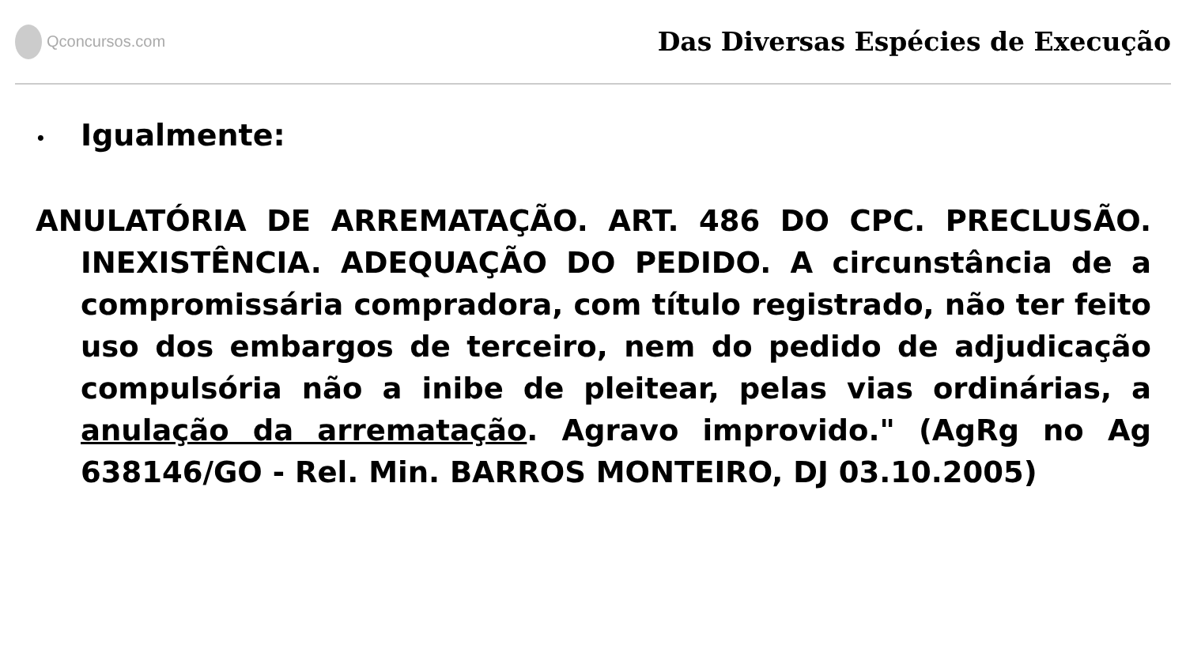Qconcursos.com
Das Diversas Espécies de Execução
• Igualmente:
ANULATÓRIA DE ARREMATAÇÃO. ART. 486 DO CPC. PRECLUSÃO. INEXISTÊNCIA. ADEQUAÇÃO DO PEDIDO. A circunstância de a compromissária compradora, com título registrado, não ter feito uso dos embargos de terceiro, nem do pedido de adjudicação compulsória não a inibe de pleitear, pelas vias ordinárias, a anulação da arrematação. Agravo improvido." (AgRg no Ag 638146/GO - Rel. Min. BARROS MONTEIRO, DJ 03.10.2005)